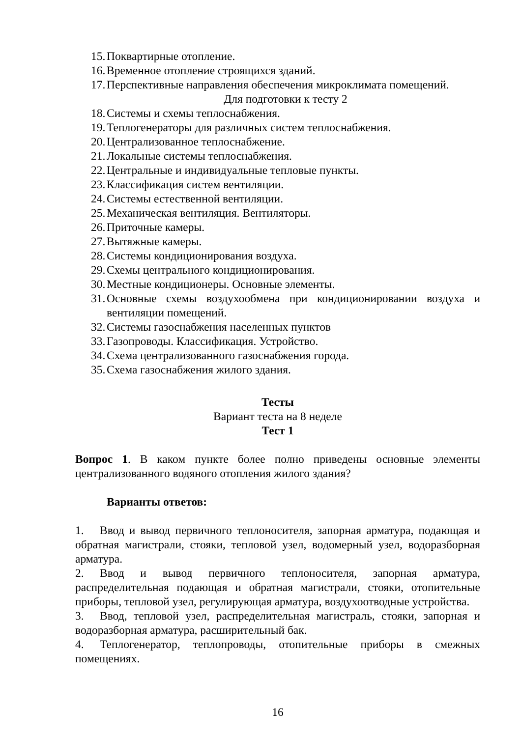15. Поквартирные отопление.
16. Временное отопление строящихся зданий.
17. Перспективные направления обеспечения микроклимата помещений.
Для подготовки к тесту 2
18. Системы и схемы теплоснабжения.
19. Теплогенераторы для различных систем теплоснабжения.
20. Централизованное теплоснабжение.
21. Локальные системы теплоснабжения.
22. Центральные и индивидуальные тепловые пункты.
23. Классификация систем вентиляции.
24. Системы естественной вентиляции.
25. Механическая вентиляция. Вентиляторы.
26. Приточные камеры.
27. Вытяжные камеры.
28. Системы кондиционирования воздуха.
29. Схемы центрального кондиционирования.
30. Местные кондиционеры. Основные элементы.
31. Основные схемы воздухообмена при кондиционировании воздуха и вентиляции помещений.
32. Системы газоснабжения населенных пунктов
33. Газопроводы. Классификация. Устройство.
34. Схема централизованного газоснабжения города.
35. Схема газоснабжения жилого здания.
Тесты
Вариант теста на 8 неделе
Тест 1
Вопрос 1. В каком пункте более полно приведены основные элементы централизованного водяного отопления жилого здания?
Варианты ответов:
1. Ввод и вывод первичного теплоносителя, запорная арматура, подающая и обратная магистрали, стояки, тепловой узел, водомерный узел, водоразборная арматура.
2. Ввод и вывод первичного теплоносителя, запорная арматура, распределительная подающая и обратная магистрали, стояки, отопительные приборы, тепловой узел, регулирующая арматура, воздухоотводные устройства.
3. Ввод, тепловой узел, распределительная магистраль, стояки, запорная и водоразборная арматура, расширительный бак.
4. Теплогенератор, теплопроводы, отопительные приборы в смежных помещениях.
16